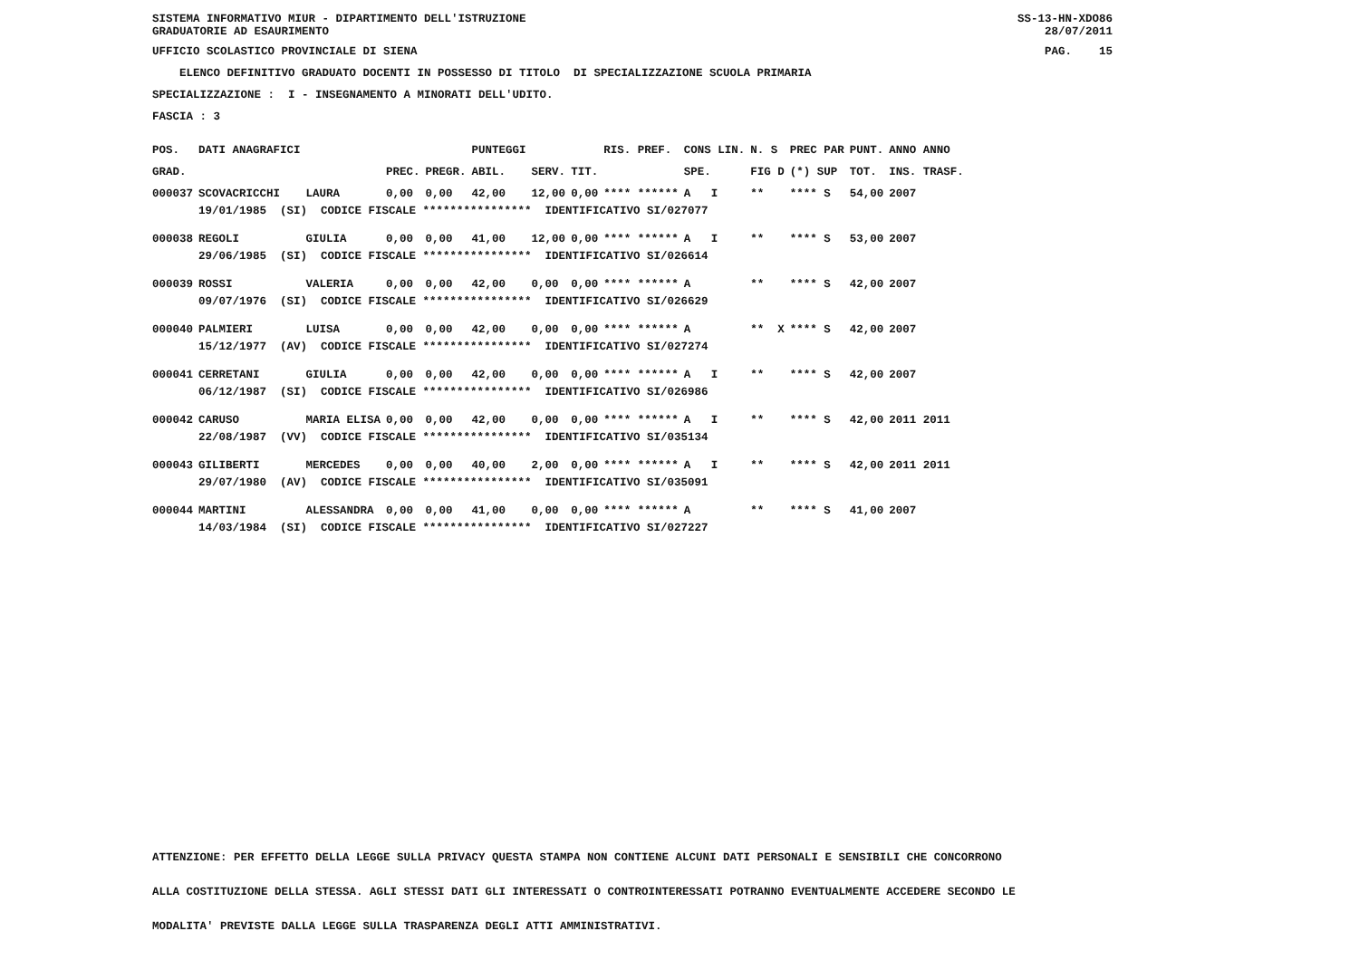SISTEMA INFORMATIVO MIUR - DIPARTIMENTO DELL'ISTRUZIONE GRADUATORIE AD ESAURIMENTO
SS-13-HN-XDO86 28/07/2011
UFFICIO SCOLASTICO PROVINCIALE DI SIENA
PAG. 15
ELENCO DEFINITIVO GRADUATO DOCENTI IN POSSESSO DI TITOLO DI SPECIALIZZAZIONE SCUOLA PRIMARIA
SPECIALIZZAZIONE : I - INSEGNAMENTO A MINORATI DELL'UDITO.
FASCIA : 3
| POS. | DATI ANAGRAFICI | | | | PUNTEGGI | | | RIS. PREF. | CONS LIN. | N. S | PREC PAR | PUNT. | ANNO ANNO |
| --- | --- | --- | --- | --- | --- | --- | --- | --- | --- | --- | --- | --- | --- |
| GRAD. | | | PREC. | PREGR. | ABIL. | SERV. | TIT. | | SPE. | FIG D | (*) SUP | TOT. | INS. TRASF. |
| 000037 | SCOVACRICCHI | LAURA | 0,00 | 0,00 | 42,00 | 12,00 | 0,00 | **** ****** | A I | ** | **** S | 54,00 | 2007 |
| | 19/01/1985 (SI) CODICE FISCALE **************** IDENTIFICATIVO SI/027077 | | | | | | | | | | | | |
| 000038 | REGOLI | GIULIA | 0,00 | 0,00 | 41,00 | 12,00 | 0,00 | **** ****** | A I | ** | **** S | 53,00 | 2007 |
| | 29/06/1985 (SI) CODICE FISCALE **************** IDENTIFICATIVO SI/026614 | | | | | | | | | | | | |
| 000039 | ROSSI | VALERIA | 0,00 | 0,00 | 42,00 | 0,00 | 0,00 | **** ****** | A | ** | **** S | 42,00 | 2007 |
| | 09/07/1976 (SI) CODICE FISCALE **************** IDENTIFICATIVO SI/026629 | | | | | | | | | | | | |
| 000040 | PALMIERI | LUISA | 0,00 | 0,00 | 42,00 | 0,00 | 0,00 | **** ****** | A | ** X | **** S | 42,00 | 2007 |
| | 15/12/1977 (AV) CODICE FISCALE **************** IDENTIFICATIVO SI/027274 | | | | | | | | | | | | |
| 000041 | CERRETANI | GIULIA | 0,00 | 0,00 | 42,00 | 0,00 | 0,00 | **** ****** | A I | ** | **** S | 42,00 | 2007 |
| | 06/12/1987 (SI) CODICE FISCALE **************** IDENTIFICATIVO SI/026986 | | | | | | | | | | | | |
| 000042 | CARUSO | MARIA ELISA | 0,00 | 0,00 | 42,00 | 0,00 | 0,00 | **** ****** | A I | ** | **** S | 42,00 | 2011 2011 |
| | 22/08/1987 (VV) CODICE FISCALE **************** IDENTIFICATIVO SI/035134 | | | | | | | | | | | | |
| 000043 | GILIBERTI | MERCEDES | 0,00 | 0,00 | 40,00 | 2,00 | 0,00 | **** ****** | A I | ** | **** S | 42,00 | 2011 2011 |
| | 29/07/1980 (AV) CODICE FISCALE **************** IDENTIFICATIVO SI/035091 | | | | | | | | | | | | |
| 000044 | MARTINI | ALESSANDRA | 0,00 | 0,00 | 41,00 | 0,00 | 0,00 | **** ****** | A | ** | **** S | 41,00 | 2007 |
| | 14/03/1984 (SI) CODICE FISCALE **************** IDENTIFICATIVO SI/027227 | | | | | | | | | | | | |
ATTENZIONE: PER EFFETTO DELLA LEGGE SULLA PRIVACY QUESTA STAMPA NON CONTIENE ALCUNI DATI PERSONALI E SENSIBILI CHE CONCORRONO
ALLA COSTITUZIONE DELLA STESSA. AGLI STESSI DATI GLI INTERESSATI O CONTROINTERESSATI POTRANNO EVENTUALMENTE ACCEDERE SECONDO LE
MODALITA' PREVISTE DALLA LEGGE SULLA TRASPARENZA DEGLI ATTI AMMINISTRATIVI.